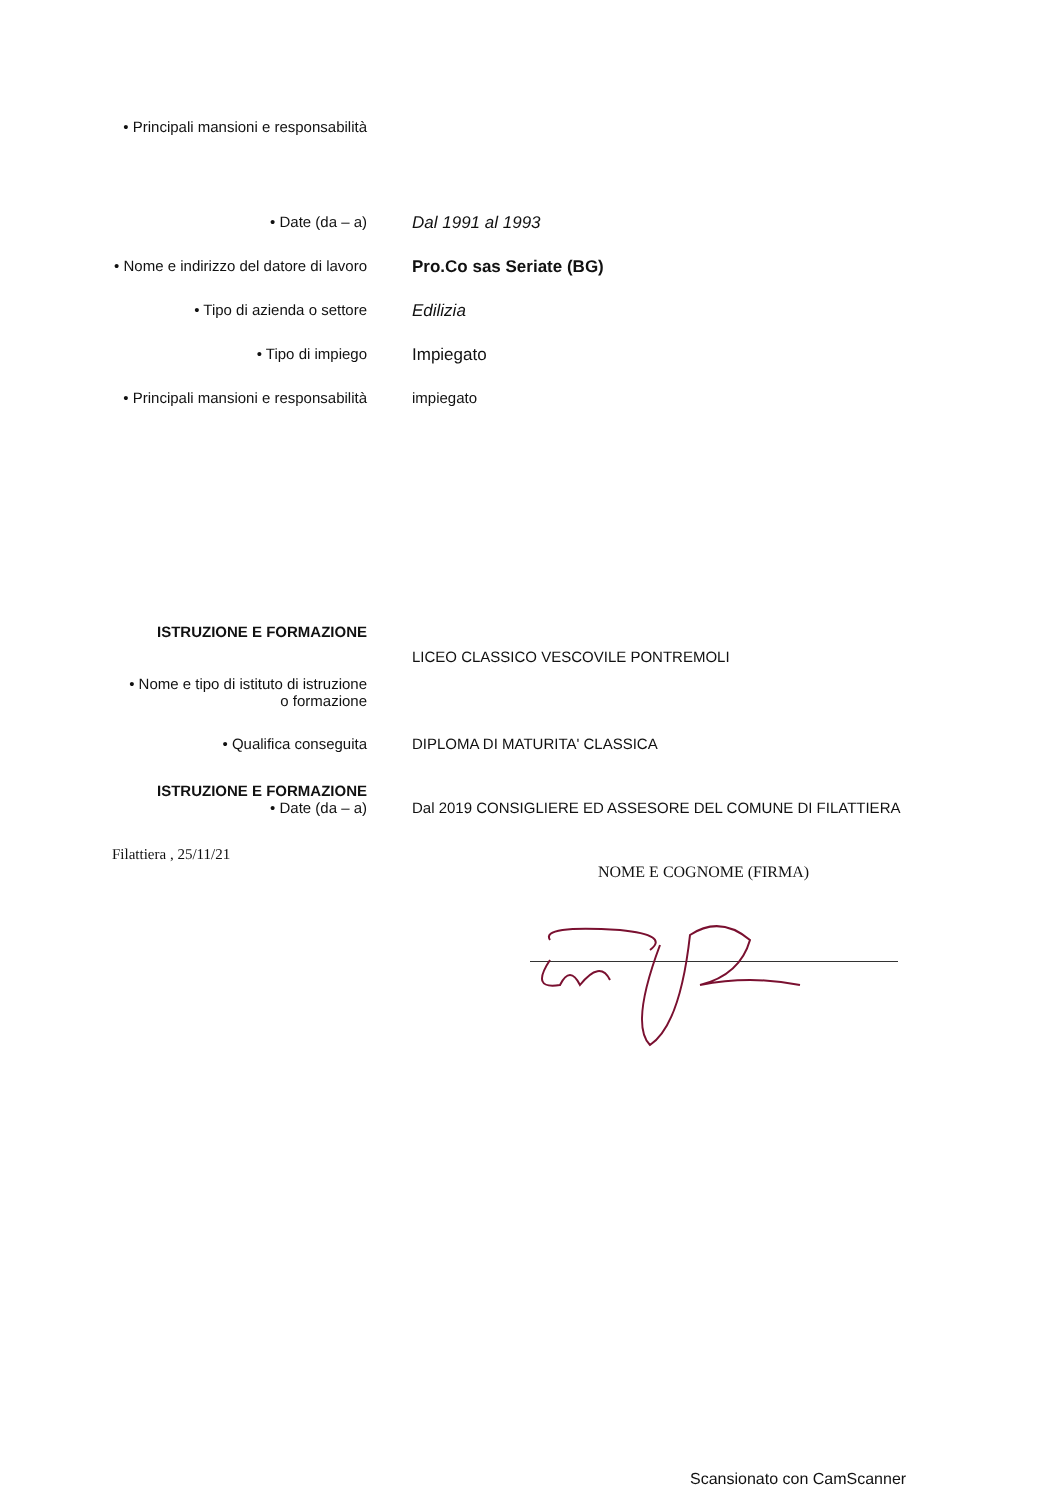• Principali mansioni e responsabilità
• Date (da – a) Dal 1991 al 1993
• Nome e indirizzo del datore di lavoro Pro.Co sas Seriate (BG)
• Tipo di azienda o settore Edilizia
• Tipo di impiego Impiegato
• Principali mansioni e responsabilità impiegato
ISTRUZIONE E FORMAZIONE
LICEO CLASSICO VESCOVILE PONTREMOLI
• Nome e tipo di istituto di istruzione
o formazione
• Qualifica conseguita DIPLOMA DI MATURITA' CLASSICA
ISTRUZIONE E FORMAZIONE
• Date (da – a) Dal 2019 CONSIGLIERE ED ASSESORE DEL COMUNE DI FILATTIERA
Filattiera , 25/11/21
NOME E COGNOME (FIRMA)
Scansionato con CamScanner